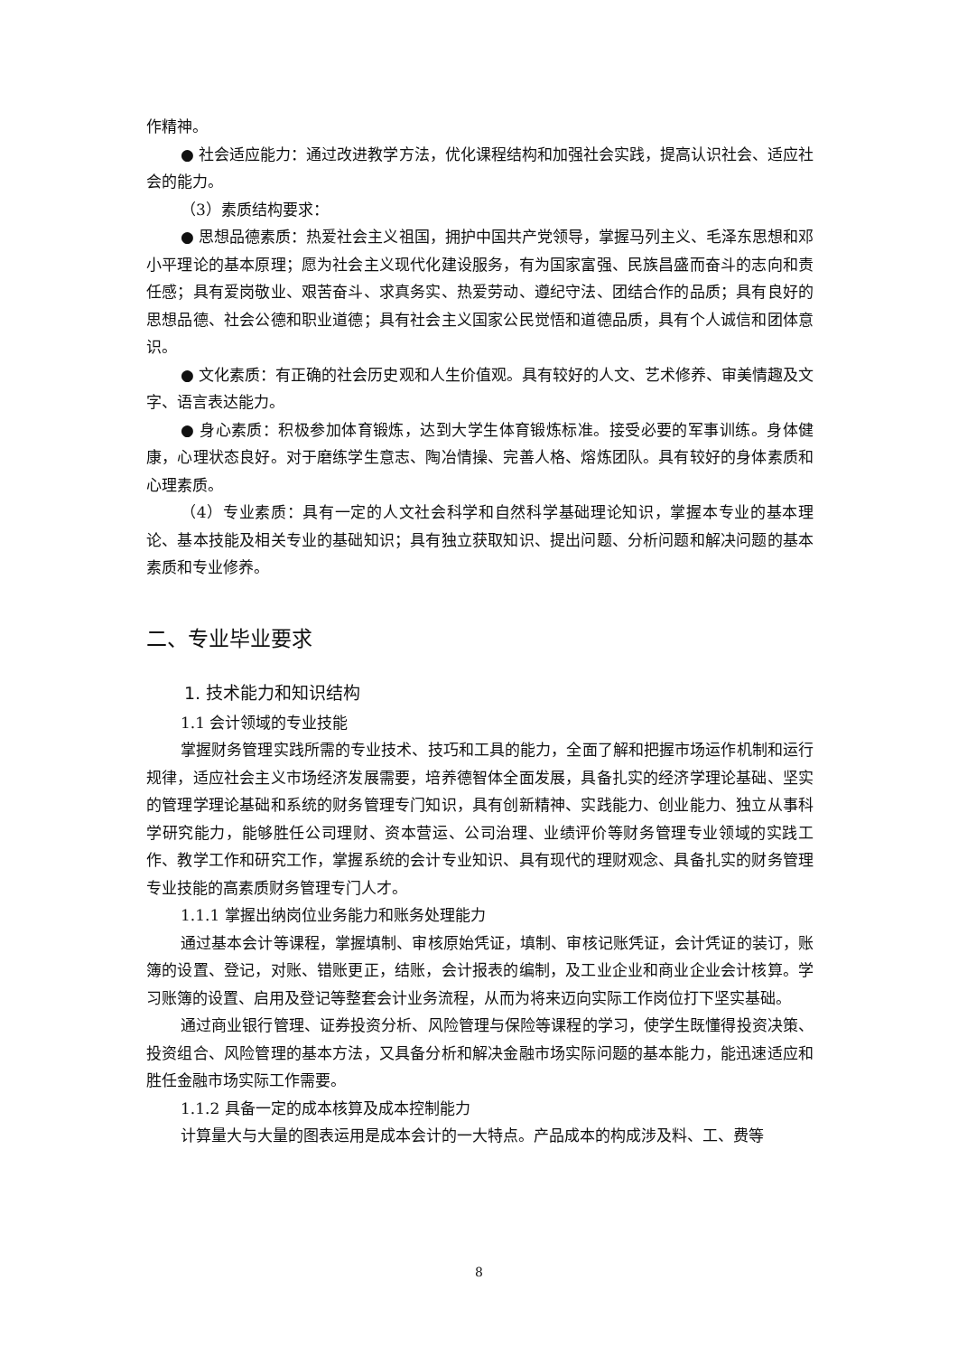作精神。
● 社会适应能力：通过改进教学方法，优化课程结构和加强社会实践，提高认识社会、适应社会的能力。
（3）素质结构要求：
● 思想品德素质：热爱社会主义祖国，拥护中国共产党领导，掌握马列主义、毛泽东思想和邓小平理论的基本原理；愿为社会主义现代化建设服务，有为国家富强、民族昌盛而奋斗的志向和责任感；具有爱岗敬业、艰苦奋斗、求真务实、热爱劳动、遵纪守法、团结合作的品质；具有良好的思想品德、社会公德和职业道德；具有社会主义国家公民觉悟和道德品质，具有个人诚信和团体意识。
● 文化素质：有正确的社会历史观和人生价值观。具有较好的人文、艺术修养、审美情趣及文字、语言表达能力。
● 身心素质：积极参加体育锻炼，达到大学生体育锻炼标准。接受必要的军事训练。身体健康，心理状态良好。对于磨练学生意志、陶冶情操、完善人格、熔炼团队。具有较好的身体素质和心理素质。
（4）专业素质：具有一定的人文社会科学和自然科学基础理论知识，掌握本专业的基本理论、基本技能及相关专业的基础知识；具有独立获取知识、提出问题、分析问题和解决问题的基本素质和专业修养。
二、专业毕业要求
1. 技术能力和知识结构
1.1 会计领域的专业技能
掌握财务管理实践所需的专业技术、技巧和工具的能力，全面了解和把握市场运作机制和运行规律，适应社会主义市场经济发展需要，培养德智体全面发展，具备扎实的经济学理论基础、坚实的管理学理论基础和系统的财务管理专门知识，具有创新精神、实践能力、创业能力、独立从事科学研究能力，能够胜任公司理财、资本营运、公司治理、业绩评价等财务管理专业领域的实践工作、教学工作和研究工作，掌握系统的会计专业知识、具有现代的理财观念、具备扎实的财务管理专业技能的高素质财务管理专门人才。
1.1.1 掌握出纳岗位业务能力和账务处理能力
通过基本会计等课程，掌握填制、审核原始凭证，填制、审核记账凭证，会计凭证的装订，账簿的设置、登记，对账、错账更正，结账，会计报表的编制，及工业企业和商业企业会计核算。学习账簿的设置、启用及登记等整套会计业务流程，从而为将来迈向实际工作岗位打下坚实基础。
通过商业银行管理、证券投资分析、风险管理与保险等课程的学习，使学生既懂得投资决策、投资组合、风险管理的基本方法，又具备分析和解决金融市场实际问题的基本能力，能迅速适应和胜任金融市场实际工作需要。
1.1.2 具备一定的成本核算及成本控制能力
计算量大与大量的图表运用是成本会计的一大特点。产品成本的构成涉及料、工、费等
8